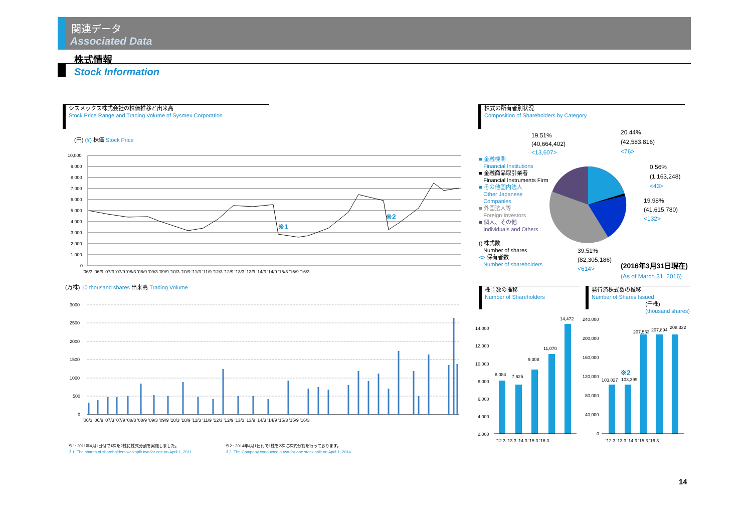関連データ
Associated Data
株式情報
Stock Information
シスメックス株式会社の株価推移と出来高
Stock Price Range and Trading Volume of Sysmex Corporation
(円) (¥) 株価 Stock Price
10,000
9,000
8,000
7,000
6,000
5,000
4,000
3,000
2,000
1,000
0
'06/3 '06/9 '07/3 '07/9 '08/3 '08/9 '09/3 '09/9 '10/3 '10/9 '11/3 '11/9 '12/3 '12/9 '13/3 '13/9 '14/3 '14/9 '15/3 '15/9 '16/3
※1
※2
(万株) 10 thousand shares 出来高 Trading Volume
3000
2500
2000
1500
1000
500
0
'06/3 '06/9 '07/3 '07/9 '08/3 '08/9 '09/3 '09/9 '10/3 '10/9 '11/3 '11/9 '12/3 '12/9 '13/3 '13/9 '14/3 '14/9 '15/3 '15/9 '16/3
※1: 2011年4月1日付で1株を2株に株式分割を実施しました。
※1: The shares of shareholders was split two for one on April 1, 2011.
※2 : 2014年4月1日付で1株を2株に株式分割を行っております。
※2: The Company conducted a two-for-one stock split on April 1, 2014.
株式の所有者別状況
Composition of Shareholders by Category
■ 金融機関
Financial Institutions
■ 金融商品取引業者
Financial Instruments Firm
■ その他国内法人
Other Japanese
Companies
■ 外国法人等
Foreign Investors
■ 個人、その他
Individuals and Others
() 株式数
Number of shares
<> 保有者数
Number of shareholders
19.51%
(40,664,402)
<13,607>
20.44%
(42,583,816)
<76>
0.56%
(1,163,248)
<43>
19.98%
(41,615,780)
<132>
39.51%
(82,305,186)
<614>
(2016年3月31日現在)
(As of March 31, 2016)
株主数の推移
Number of Shareholders
14,000
12,000
10,000
8,000
6,000
4,000
2,000
8,084
7,625
9,308
11,070
14,472
'12.3 '13.3 '14.3 '15.3 '16.3
発行済株式数の推移
Number of Shares Issued
(千株)
(thousand shares)
240,000
200,000
160,000
120,000
80,000
40,000
0
103,027
103,399
207,553
207,894
208,332
'12.3 '13.3 '14.3 '15.3 '16.3
※2
14